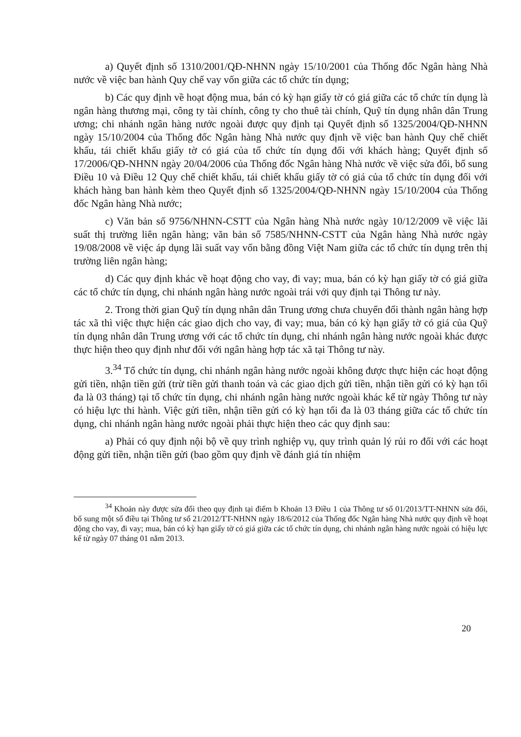a) Quyết định số 1310/2001/QĐ-NHNN ngày 15/10/2001 của Thống đốc Ngân hàng Nhà nước về việc ban hành Quy chế vay vốn giữa các tổ chức tín dụng;
b) Các quy định về hoạt động mua, bán có kỳ hạn giấy tờ có giá giữa các tổ chức tín dụng là ngân hàng thương mại, công ty tài chính, công ty cho thuê tài chính, Quỹ tín dụng nhân dân Trung ương; chi nhánh ngân hàng nước ngoài được quy định tại Quyết định số 1325/2004/QĐ-NHNN ngày 15/10/2004 của Thống đốc Ngân hàng Nhà nước quy định về việc ban hành Quy chế chiết khấu, tái chiết khấu giấy tờ có giá của tổ chức tín dụng đối với khách hàng; Quyết định số 17/2006/QĐ-NHNN ngày 20/04/2006 của Thống đốc Ngân hàng Nhà nước về việc sửa đổi, bổ sung Điều 10 và Điều 12 Quy chế chiết khấu, tái chiết khấu giấy tờ có giá của tổ chức tín dụng đối với khách hàng ban hành kèm theo Quyết định số 1325/2004/QĐ-NHNN ngày 15/10/2004 của Thống đốc Ngân hàng Nhà nước;
c) Văn bản số 9756/NHNN-CSTT của Ngân hàng Nhà nước ngày 10/12/2009 về việc lãi suất thị trường liên ngân hàng; văn bản số 7585/NHNN-CSTT của Ngân hàng Nhà nước ngày 19/08/2008 về việc áp dụng lãi suất vay vốn bằng đồng Việt Nam giữa các tổ chức tín dụng trên thị trường liên ngân hàng;
d) Các quy định khác về hoạt động cho vay, đi vay; mua, bán có kỳ hạn giấy tờ có giá giữa các tổ chức tín dụng, chi nhánh ngân hàng nước ngoài trái với quy định tại Thông tư này.
2. Trong thời gian Quỹ tín dụng nhân dân Trung ương chưa chuyển đổi thành ngân hàng hợp tác xã thì việc thực hiện các giao dịch cho vay, đi vay; mua, bán có kỳ hạn giấy tờ có giá của Quỹ tín dụng nhân dân Trung ương với các tổ chức tín dụng, chi nhánh ngân hàng nước ngoài khác được thực hiện theo quy định như đối với ngân hàng hợp tác xã tại Thông tư này.
3.<sup>34</sup> Tổ chức tín dụng, chi nhánh ngân hàng nước ngoài không được thực hiện các hoạt động gửi tiền, nhận tiền gửi (trừ tiền gửi thanh toán và các giao dịch gửi tiền, nhận tiền gửi có kỳ hạn tối đa là 03 tháng) tại tổ chức tín dụng, chi nhánh ngân hàng nước ngoài khác kể từ ngày Thông tư này có hiệu lực thi hành. Việc gửi tiền, nhận tiền gửi có kỳ hạn tối đa là 03 tháng giữa các tổ chức tín dụng, chi nhánh ngân hàng nước ngoài phải thực hiện theo các quy định sau:
a) Phải có quy định nội bộ về quy trình nghiệp vụ, quy trình quản lý rủi ro đối với các hoạt động gửi tiền, nhận tiền gửi (bao gồm quy định về đánh giá tín nhiệm
<sup>34</sup> Khoản này được sửa đổi theo quy định tại điểm b Khoản 13 Điều 1 của Thông tư số 01/2013/TT-NHNN sửa đổi, bổ sung một số điều tại Thông tư số 21/2012/TT-NHNN ngày 18/6/2012 của Thống đốc Ngân hàng Nhà nước quy định về hoạt động cho vay, đi vay; mua, bán có kỳ hạn giấy tờ có giá giữa các tổ chức tín dụng, chi nhánh ngân hàng nước ngoài có hiệu lực kể từ ngày 07 tháng 01 năm 2013.
20